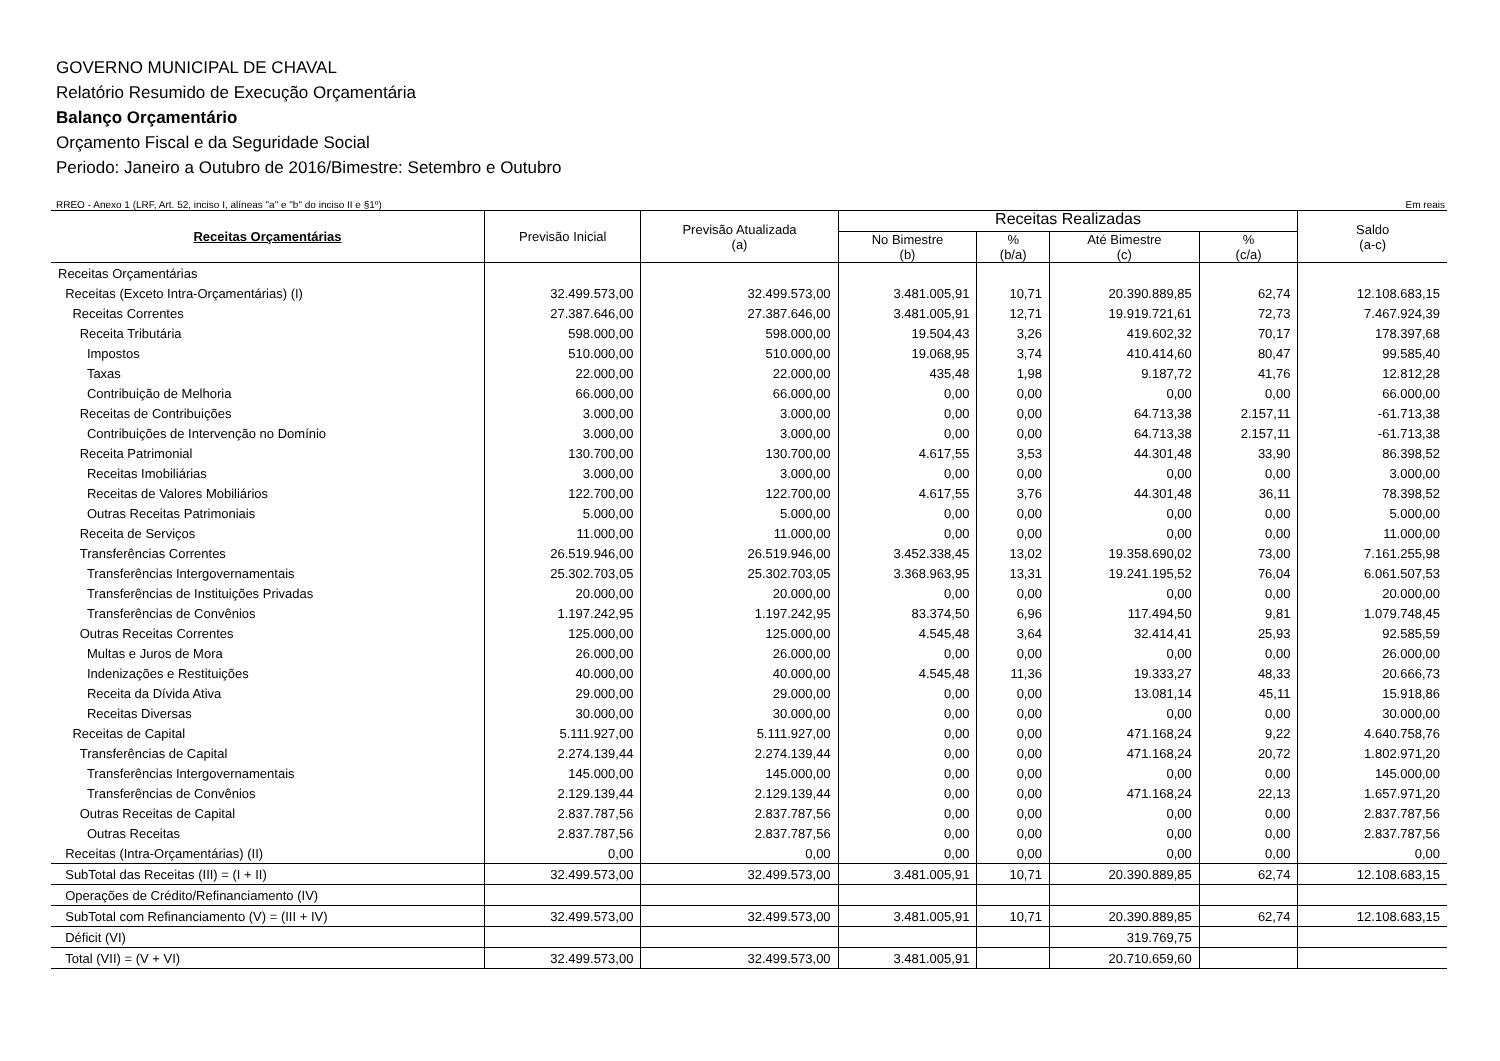GOVERNO MUNICIPAL DE CHAVAL
Relatório Resumido de Execução Orçamentária
Balanço Orçamentário
Orçamento Fiscal e da Seguridade Social
Periodo: Janeiro a Outubro de 2016/Bimestre: Setembro e Outubro
RREO - Anexo 1 (LRF, Art. 52, inciso I, alíneas "a" e "b" do inciso II e §1º) Em reais
| Receitas Orçamentárias | Previsão Inicial | Previsão Atualizada (a) | Receitas Realizadas | | | | Saldo (a-c) |
| --- | --- | --- | --- | --- | --- | --- | --- |
| | | | No Bimestre (b) | % (b/a) | Até Bimestre (c) | % (c/a) | |
| Receitas Orçamentárias | | | | | | | |
| Receitas (Exceto Intra-Orçamentárias) (I) | 32.499.573,00 | 32.499.573,00 | 3.481.005,91 | 10,71 | 20.390.889,85 | 62,74 | 12.108.683,15 |
| Receitas Correntes | 27.387.646,00 | 27.387.646,00 | 3.481.005,91 | 12,71 | 19.919.721,61 | 72,73 | 7.467.924,39 |
| Receita Tributária | 598.000,00 | 598.000,00 | 19.504,43 | 3,26 | 419.602,32 | 70,17 | 178.397,68 |
| Impostos | 510.000,00 | 510.000,00 | 19.068,95 | 3,74 | 410.414,60 | 80,47 | 99.585,40 |
| Taxas | 22.000,00 | 22.000,00 | 435,48 | 1,98 | 9.187,72 | 41,76 | 12.812,28 |
| Contribuição de Melhoria | 66.000,00 | 66.000,00 | 0,00 | 0,00 | 0,00 | 0,00 | 66.000,00 |
| Receitas de Contribuições | 3.000,00 | 3.000,00 | 0,00 | 0,00 | 64.713,38 | 2.157,11 | -61.713,38 |
| Contribuições de Intervenção no Domínio | 3.000,00 | 3.000,00 | 0,00 | 0,00 | 64.713,38 | 2.157,11 | -61.713,38 |
| Receita Patrimonial | 130.700,00 | 130.700,00 | 4.617,55 | 3,53 | 44.301,48 | 33,90 | 86.398,52 |
| Receitas Imobiliárias | 3.000,00 | 3.000,00 | 0,00 | 0,00 | 0,00 | 0,00 | 3.000,00 |
| Receitas de Valores Mobiliários | 122.700,00 | 122.700,00 | 4.617,55 | 3,76 | 44.301,48 | 36,11 | 78.398,52 |
| Outras Receitas Patrimoniais | 5.000,00 | 5.000,00 | 0,00 | 0,00 | 0,00 | 0,00 | 5.000,00 |
| Receita de Serviços | 11.000,00 | 11.000,00 | 0,00 | 0,00 | 0,00 | 0,00 | 11.000,00 |
| Transferências Correntes | 26.519.946,00 | 26.519.946,00 | 3.452.338,45 | 13,02 | 19.358.690,02 | 73,00 | 7.161.255,98 |
| Transferências Intergovernamentais | 25.302.703,05 | 25.302.703,05 | 3.368.963,95 | 13,31 | 19.241.195,52 | 76,04 | 6.061.507,53 |
| Transferências de Instituições Privadas | 20.000,00 | 20.000,00 | 0,00 | 0,00 | 0,00 | 0,00 | 20.000,00 |
| Transferências de Convênios | 1.197.242,95 | 1.197.242,95 | 83.374,50 | 6,96 | 117.494,50 | 9,81 | 1.079.748,45 |
| Outras Receitas Correntes | 125.000,00 | 125.000,00 | 4.545,48 | 3,64 | 32.414,41 | 25,93 | 92.585,59 |
| Multas e Juros de Mora | 26.000,00 | 26.000,00 | 0,00 | 0,00 | 0,00 | 0,00 | 26.000,00 |
| Indenizações e Restituições | 40.000,00 | 40.000,00 | 4.545,48 | 11,36 | 19.333,27 | 48,33 | 20.666,73 |
| Receita da Dívida Ativa | 29.000,00 | 29.000,00 | 0,00 | 0,00 | 13.081,14 | 45,11 | 15.918,86 |
| Receitas Diversas | 30.000,00 | 30.000,00 | 0,00 | 0,00 | 0,00 | 0,00 | 30.000,00 |
| Receitas de Capital | 5.111.927,00 | 5.111.927,00 | 0,00 | 0,00 | 471.168,24 | 9,22 | 4.640.758,76 |
| Transferências de Capital | 2.274.139,44 | 2.274.139,44 | 0,00 | 0,00 | 471.168,24 | 20,72 | 1.802.971,20 |
| Transferências Intergovernamentais | 145.000,00 | 145.000,00 | 0,00 | 0,00 | 0,00 | 0,00 | 145.000,00 |
| Transferências de Convênios | 2.129.139,44 | 2.129.139,44 | 0,00 | 0,00 | 471.168,24 | 22,13 | 1.657.971,20 |
| Outras Receitas de Capital | 2.837.787,56 | 2.837.787,56 | 0,00 | 0,00 | 0,00 | 0,00 | 2.837.787,56 |
| Outras Receitas | 2.837.787,56 | 2.837.787,56 | 0,00 | 0,00 | 0,00 | 0,00 | 2.837.787,56 |
| Receitas (Intra-Orçamentárias) (II) | 0,00 | 0,00 | 0,00 | 0,00 | 0,00 | 0,00 | 0,00 |
| SubTotal das Receitas (III) = (I + II) | 32.499.573,00 | 32.499.573,00 | 3.481.005,91 | 10,71 | 20.390.889,85 | 62,74 | 12.108.683,15 |
| Operações de Crédito/Refinanciamento (IV) | | | | | | | |
| SubTotal com Refinanciamento (V) = (III + IV) | 32.499.573,00 | 32.499.573,00 | 3.481.005,91 | 10,71 | 20.390.889,85 | 62,74 | 12.108.683,15 |
| Déficit (VI) | | | | | 319.769,75 | | |
| Total (VII) = (V + VI) | 32.499.573,00 | 32.499.573,00 | 3.481.005,91 | | 20.710.659,60 | | |